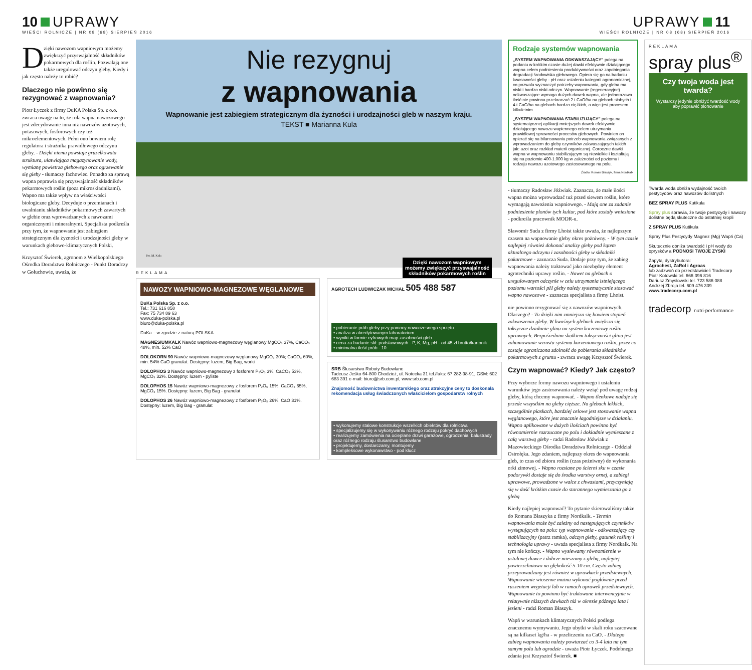10 UPRAWY
WIEŚCI ROLNICZE | NR 08 (68) SIERPIEŃ 2016
UPRAWY 11
WIEŚCI ROLNICZE | NR 08 (68) SIERPIEŃ 2016
Dzięki nawozom wapniowym możemy zwiększyć przyswajalność składników pokarmowych dla roślin. Pozwalają one także uregulować odczyn gleby. Kiedy i jak często należy to robić?
Dlaczego nie powinno się rezygnować z wapnowania?
Piotr Łyczek z firmy DuKA Polska Sp. z o.o. zwraca uwagę na to, że rola wapna nawozowego jest zdecydowanie inna niż nawozów azotowych, potasowych, fosforowych czy też mikroelementowych. Pełni ono bowiem rolę regulatora i strażnika prawidłowego odczynu gleby. - Dzięki niemu powstaje gruzełkowata struktura, ułatwiająca magazynowanie wody, wymianę powietrza glebowego oraz ogrzewanie się gleby - tłumaczy fachowiec. Ponadto za sprawą wapna poprawia się przyswajalność składników pokarmowych roślin (poza mikroskładnikami). Wapno ma także wpływ na właściwości biologiczne gleby. Decyduje o przemianach i uwalnianiu składników pokarmowych zawartych w glebie oraz wprowadzanych z nawozami organicznymi i mineralnymi. Specjalista podkreśla przy tym, że wapnowanie jest zabiegiem strategicznym dla żyzności i urodzajności gleby w warunkach glebowo-klimatycznych Polski.
Krzysztof Świerek, agronom z Wielkopolskiego Ośrodka Doradztwa Rolniczego - Punkt Doradczy w Gołuchowie, uważa, że
Nie rezygnuj
z wapnowania
Wapnowanie jest zabiegiem strategicznym dla żyzności i urodzajności gleb w naszym kraju.
TEKST ■ Marianna Kula
Fot. M. Kula
Dzięki nawozom wapniowym możemy zwiększyć przyswajalność składników pokarmowych roślin
REKLAMA
NAWOZY WAPNIOWO-MAGNEZOWE WĘGLANOWE
DuKa Polska Sp. z o.o.
Tel.: 731 616 858
Fax: 75 734 89 63
www.duka-polska.pl
biuro@duka-polska.pl
DuKa – w zgodzie z naturą POLSKA
MAGNESIUMKALK Nawóz wapniowo-magnezowy węglanowy MgCO₃ 37%, CaCO₃ 48%, min. 52% CaO
DOLOKORN 90 Nawóz wapniowo-magnezowy węglanowy MgCO₃ 30%; CaCO₃ 60%, min. 54% CaO granulat. Dostępny: luzem, Big Bag, worki
DOLOPHOS 3 Nawóz wapniowo-magnezowy z fosforem P₂O₅ 3%, CaCO₃ 53%, MgCO₃ 32%. Dostępny: luzem - pyliste
DOLOPHOS 15 Nawóz wapniowo-magnezowy z fosforem P₂O₅ 15%, CaCO₃ 65%, MgCO₃ 15%. Dostępny: luzem, Big Bag - granulat
DOLOPHOS 26 Nawóz wapniowo-magnezowy z fosforem P₂O₅ 26%, CaO 31%. Dostępny: luzem, Big Bag - granulat
AGROTECH LUDWICZAK MICHAŁ 505 488 587
• pobieranie prób gleby przy pomocy nowoczesnego sprzętu
• analiza w akredytowanym laboratorium
• wyniki w formie cyfrowych map zasobności gleb
• cena za badanie skł. podstawowych - P, K, Mg, pH - od 45 zł brutto/kartonik
• minimalna ilość prób - 10
SRB Ślusarstwo Roboty Budowlane
Tadeusz Jeśko 64-800 Chodzież, ul. Notecka 31 tel./faks: 67 282-98-91, GSM: 602 683 391 e-mail: biuro@srb.com.pl, www.srb.com.pl
Znajomość budownictwa inwentarskiego oraz atrakcyjne ceny to doskonała rekomendacja usług świadczonych właścicielom gospodarstw rolnych
• wykonujemy stalowe konstrukcje wszelkich obiektów dla rolnictwa
• specjalizujemy się w wykonywaniu różnego rodzaju pokryć dachowych
• realizujemy zamówienia na ocieplane drzwi garażowe, ogrodzenia, balustrady oraz różnego rodzaju ślusarstwo budowlane
• projektujemy, dostarczamy, montujemy
• kompleksowe wykonawstwo - pod klucz
Rodzaje systemów wapnowania
„SYSTEM WAPNOWANIA ODKWASZAJĄCY” polega na podaniu w krótkim czasie dużej dawki efektywnie działającego wapna celem podniesienia produktywności oraz zapobiegania degradacji środowiska glebowego. Opiera się go na badaniu kwasowości gleby - pH oraz ustaleniu kategorii agronomicznej, co pozwala wyznaczyć potrzeby wapnowania, gdy gleba ma niski i bardzo niski odczyn. Wapnowanie (regeneracyjne) odkwaszające wymaga dużych dawek wapna, ale jednorazowa ilość nie powinna przekraczać 2 t CaO/ha na glebach słabych i 4 t CaO/ha na glebach bardzo ciężkich, a więc jest procesem kilkuletnim.
„SYSTEM WAPNOWANIA STABILIZUJĄCY” polega na systematycznej aplikacji mniejszych dawek efektywnie działającego nawozu wapiennego celem utrzymania prawidłowej sprawności procesów glebowych. Powinien on opierać się na bilansowaniu potrzeb wapnowania związanych z wprowadzaniem do gleby czynników zakwaszających takich jak: azot oraz rozkład materii organicznej. Coroczne dawki wapna w wapnowaniu stabilizującym są niewielkie i kształtują się na poziomie 400-1.000 kg w zależności od poziomu i rodzaju nawozu azotowego zastosowanego na polu.
Źródło: Roman Błaszyk, firma Nordkalk
- tłumaczy Radosław Jóźwiak. Zaznacza, że małe ilości wapna można wprowadzać tuż przed siewem roślin, które wymagają nawożenia wapniowego. - Mają one za zadanie podniesienie plonów tych kultur, pod które zostały wniesione - podkreśla pracownik MODR-u.
Sławomir Suda z firmy Lhoist także uważa, że najlepszym czasem na wapnowanie gleby okres pożniwny. - W tym czasie najlepiej również dokonać analizy gleby pod kątem aktualnego odczynu i zasobności gleby w składniki pokarmowe - zaznacza Suda. Dodaje przy tym, że zabieg wapnowania należy traktować jako niezbędny element agrotechniki uprawy roślin. - Nawet na glebach o uregulowanym odczynie w celu utrzymania istniejącego poziomu wartości pH gleby należy systematycznie stosować wapno nawozowe - zaznacza specjalista z firmy Lhoist.
nie powinno rezygnować się z nawozów wapniowych. Dlaczego? - To dzięki nim zmniejsza się bowiem stopień zakwaszenia gleby. W kwaśnych glebach zwiększa się toksyczne działanie glinu na system korzeniowy roślin uprawnych. Bezpośrednim skutkiem toksyczności glinu jest zahamowanie wzrostu systemu korzeniowego roślin, przez co zostaje ograniczona zdolność do pobierania składników pokarmowych z gruntu - zwraca uwagę Krzysztof Świerek.
Czym wapnować? Kiedy? Jak często?
Przy wyborze formy nawozu wapniowego i ustaleniu warunków jego zastosowania należy wziąć pod uwagę rodzaj gleby, którą chcemy wapnować. - Wapno tlenkowe nadaje się przede wszystkim na gleby cięższe. Na glebach lekkich, szczególnie piaskach, bardziej celowe jest stosowanie wapna węglanowego, które jest znacznie łagodniejsze w działaniu. Wapno aplikowane w dużych ilościach powinno być równomiernie rozrzucane po polu i dokładnie wymieszane z całą warstwą gleby - radzi Radosław Jóźwiak z Mazowieckiego Ośrodka Doradztwa Rolniczego - Oddział Ostrołęka. Jego zdaniem, najlepszy okres do wapnowania gleb, to czas od zbioru roślin (czas pożniwny) do wykonania orki zimowej. - Wapno rozsiane po ścierni sku w czasie podorywki dostaje się do środka warstwy ornej, a zabiegi uprawowe, prowadzone w walce z chwastami, przyczyniają się w dość krótkim czasie do starannego wymieszania go z glebą
Kiedy najlepiej wapnować? To pytanie skierowaliśmy także do Romana Błaszyka z firmy Nordkalk. - Termin wapnowania może być zależny od następujących czynników występujących na polu: typ wapnowania - odkwaszający czy stabilizacyjny (patrz ramka), odczyn gleby, gatunek rośliny i technologia uprawy - uważa specjalista z firmy Nordkalk. Na tym nie kończy. - Wapno wysiewamy równomiernie w ustalonej dawce i dobrze mieszamy z glebą, najlepiej powierzchniowo na głębokość 5-10 cm. Często zabieg przeprowadzany jest również w uprawkach przedsiewnych. Wapnowanie wiosenne można wykonać pogłównie przed ruszeniem wegetacji lub w ramach uprawek przedsiewnych. Wapnowanie to powinno być traktowane interwencyjnie w relatywnie niższych dawkach niż w okresie późnego lata i jesieni - radzi Roman Błaszyk.
Wapń w warunkach klimatycznych Polski podlega znacznemu wymywaniu. Jego ubytki w skali roku szacowane są na kilkaset kg/ha - w przeliczeniu na CaO. - Dlatego zabieg wapnowania należy powtarzać co 3-4 lata na tym samym polu lub ogrodzie - uważa Piotr Łyczek. Podobnego zdania jest Krzysztof Świerek. ■
REKLAMA
spray plus<sup>®</sup>
Czy twoja woda jest twarda?
Wystarczy jedynie obniżyć twardość wody aby poprawić plonowanie
Twarda woda obniża wydajność twoich pestycydów oraz nawozów dolistnych
BEZ SPRAY PLUS Kutikula
Spray plus sprawia, że twoje pestycydy i nawozy dolistne będą skuteczne do ostatniej kropli
Z SPRAY PLUS Kutikula
Spray Plus Pestycydy Magnez (Mg) Wapń (Ca)
Skutecznie obniża twardość i pH wody do oprysków a PODNOSI TWOJE ZYSKI
Zapytaj dystrybutora:
Agrochest, ZaRol i Agroas
lub zadzwoń do przedstawicieli Tradecorp
Piotr Kotowski tel. 666 396 816
Dariusz Zmysłowski tel. 723 586 088
Andrzej Zbroja tel. 609 476 339
www.tradecorp.com.pl
tradecorp nutri-performance